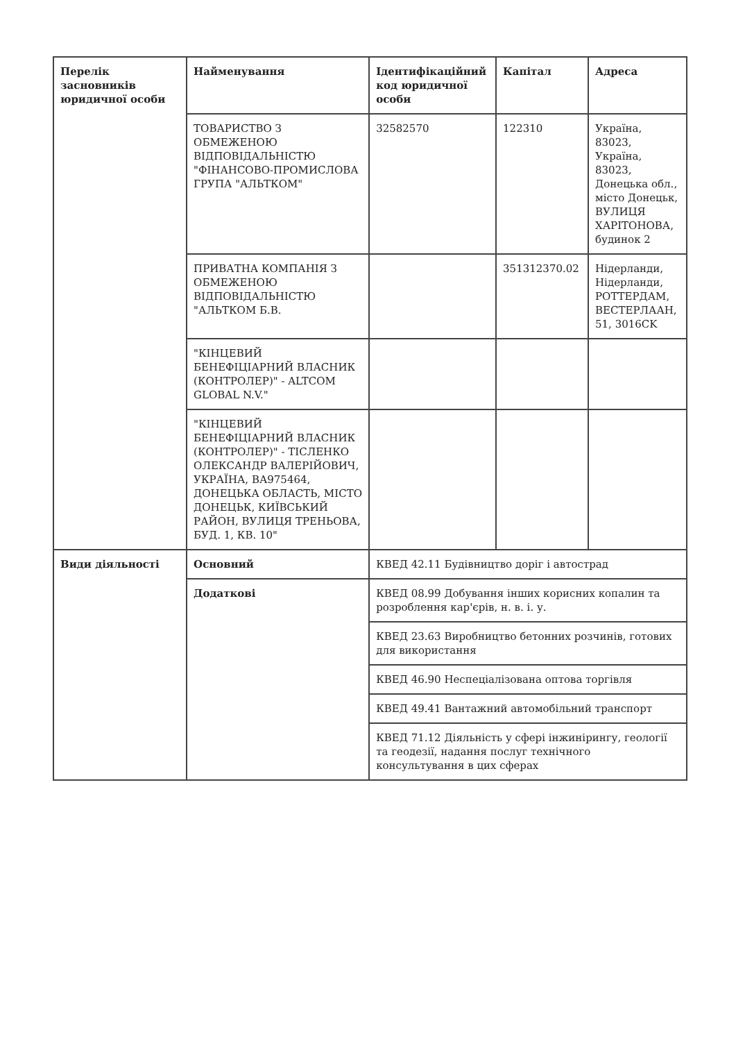| Перелік засновників юридичної особи | Найменування | Ідентифікаційний код юридичної особи | Капітал | Адреса |
| --- | --- | --- | --- | --- |
| | ТОВАРИСТВО З ОБМЕЖЕНОЮ ВІДПОВІДАЛЬНІСТЮ "ФІНАНСОВО-ПРОМИСЛОВА ГРУПА "АЛЬТКОМ" | 32582570 | 122310 | Україна, 83023, Україна, 83023, Донецька обл., місто Донецьк, ВУЛИЦЯ ХАРІТОНОВА, будинок 2 |
| | ПРИВАТНА КОМПАНІЯ З ОБМЕЖЕНОЮ ВІДПОВІДАЛЬНІСТЮ "АЛЬТКОМ Б.В. | | 351312370.02 | Нідерланди, Нідерланди, РОТТЕРДАМ, ВЕСТЕРЛААН, 51, 3016CK |
| | "КІНЦЕВИЙ БЕНЕФІЦІАРНИЙ ВЛАСНИК (КОНТРОЛЕР)" - ALTCOM GLOBAL N.V." | | | |
| | "КІНЦЕВИЙ БЕНЕФІЦІАРНИЙ ВЛАСНИК (КОНТРОЛЕР)" - ТІСЛЕНКО ОЛЕКСАНДР ВАЛЕРІЙОВИЧ, УКРАЇНА, ВА975464, ДОНЕЦЬКА ОБЛАСТЬ, МІСТО ДОНЕЦЬК, КИЇВСЬКИЙ РАЙОН, ВУЛИЦЯ ТРЕНЬОВА, БУД. 1, КВ. 10" | | | |
| Види діяльності | Основний | КВЕД 42.11 Будівництво доріг і автострад | | |
| | Додаткові | КВЕД 08.99 Добування інших корисних копалин та розроблення кар'єрів, н. в. і. у. | | |
| | | КВЕД 23.63 Виробництво бетонних розчинів, готових для використання | | |
| | | КВЕД 46.90 Неспеціалізована оптова торгівля | | |
| | | КВЕД 49.41 Вантажний автомобільний транспорт | | |
| | | КВЕД 71.12 Діяльність у сфері інжинірингу, геології та геодезії, надання послуг технічного консультування в цих сферах | | |